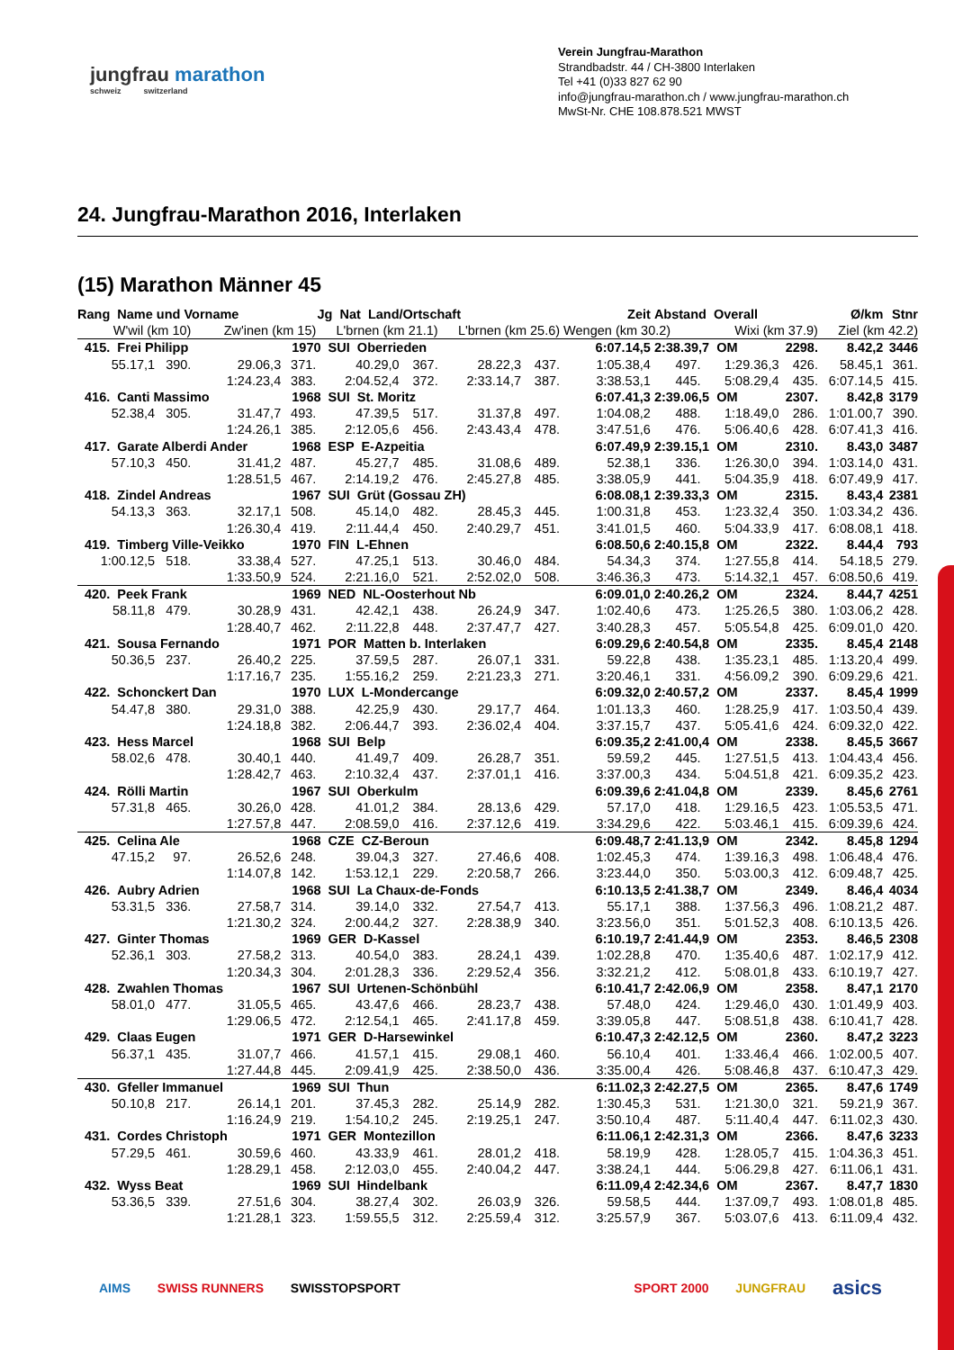jungfrau marathon
schweiz switzerland
Verein Jungfrau-Marathon
Strandbadstr. 44 / CH-3800 Interlaken
Tel +41 (0)33 827 62 90
info@jungfrau-marathon.ch / www.jungfrau-marathon.ch
MwSt-Nr. CHE 108.878.521 MWST
24. Jungfrau-Marathon 2016, Interlaken
(15) Marathon Männer 45
| Rang Name und Vorname | | | Jg Nat Land/Ortschaft | | | | | Zeit | Abstand Overall | | | Ø/km | Stnr |
| --- | --- | --- | --- | --- | --- | --- | --- | --- | --- | --- | --- | --- | --- |
| W'wil (km 10) | | Zw'inen (km 15) | | L'brnen (km 21.1) | | L'brnen (km 25.6) | | Wengen (km 30.2) | | Wixi (km 37.9) | | Ziel (km 42.2) | |
| 415. Frei Philipp | | | 1970 SUI Oberrieden | | | | | 6:07.14,5 | 2:38.39,7 OM | | 2298. | 8.42,2 | 3446 |
| 55.17,1 | 390. | 29.06,3 | 371. | 40.29,0 | 367. | 28.22,3 | 437. | 1:05.38,4 | 497. | 1:29.36,3 | 426. | 58.45,1 | 361. |
| | | 1:24.23,4 | 383. | 2:04.52,4 | 372. | 2:33.14,7 | 387. | 3:38.53,1 | 445. | 5:08.29,4 | 435. | 6:07.14,5 | 415. |
| 416. Canti Massimo | | | 1968 SUI St. Moritz | | | | | 6:07.41,3 | 2:39.06,5 OM | | 2307. | 8.42,8 | 3179 |
| 52.38,4 | 305. | 31.47,7 | 493. | 47.39,5 | 517. | 31.37,8 | 497. | 1:04.08,2 | 488. | 1:18.49,0 | 286. | 1:01.00,7 | 390. |
| | | 1:24.26,1 | 385. | 2:12.05,6 | 456. | 2:43.43,4 | 478. | 3:47.51,6 | 476. | 5:06.40,6 | 428. | 6:07.41,3 | 416. |
| 417. Garate Alberdi Ander | | | 1968 ESP E-Azpeitia | | | | | 6:07.49,9 | 2:39.15,1 OM | | 2310. | 8.43,0 | 3487 |
| 57.10,3 | 450. | 31.41,2 | 487. | 45.27,7 | 485. | 31.08,6 | 489. | 52.38,1 | 336. | 1:26.30,0 | 394. | 1:03.14,0 | 431. |
| | | 1:28.51,5 | 467. | 2:14.19,2 | 476. | 2:45.27,8 | 485. | 3:38.05,9 | 441. | 5:04.35,9 | 418. | 6:07.49,9 | 417. |
| 418. Zindel Andreas | | | 1967 SUI Grüt (Gossau ZH) | | | | | 6:08.08,1 | 2:39.33,3 OM | | 2315. | 8.43,4 | 2381 |
| 54.13,3 | 363. | 32.17,1 | 508. | 45.14,0 | 482. | 28.45,3 | 445. | 1:00.31,8 | 453. | 1:23.32,4 | 350. | 1:03.34,2 | 436. |
| | | 1:26.30,4 | 419. | 2:11.44,4 | 450. | 2:40.29,7 | 451. | 3:41.01,5 | 460. | 5:04.33,9 | 417. | 6:08.08,1 | 418. |
| 419. Timberg Ville-Veikko | | | 1970 FIN L-Ehnen | | | | | 6:08.50,6 | 2:40.15,8 OM | | 2322. | 8.44,4 | 793 |
| 1:00.12,5 | 518. | 33.38,4 | 527. | 47.25,1 | 513. | 30.46,0 | 484. | 54.34,3 | 374. | 1:27.55,8 | 414. | 54.18,5 | 279. |
| | | 1:33.50,9 | 524. | 2:21.16,0 | 521. | 2:52.02,0 | 508. | 3:46.36,3 | 473. | 5:14.32,1 | 457. | 6:08.50,6 | 419. |
| 420. Peek Frank | | | 1969 NED NL-Oosterhout Nb | | | | | 6:09.01,0 | 2:40.26,2 OM | | 2324. | 8.44,7 | 4251 |
| 58.11,8 | 479. | 30.28,9 | 431. | 42.42,1 | 438. | 26.24,9 | 347. | 1:02.40,6 | 473. | 1:25.26,5 | 380. | 1:03.06,2 | 428. |
| | | 1:28.40,7 | 462. | 2:11.22,8 | 448. | 2:37.47,7 | 427. | 3:40.28,3 | 457. | 5:05.54,8 | 425. | 6:09.01,0 | 420. |
| 421. Sousa Fernando | | | 1971 POR Matten b. Interlaken | | | | | 6:09.29,6 | 2:40.54,8 OM | | 2335. | 8.45,4 | 2148 |
| 50.36,5 | 237. | 26.40,2 | 225. | 37.59,5 | 287. | 26.07,1 | 331. | 59.22,8 | 438. | 1:35.23,1 | 485. | 1:13.20,4 | 499. |
| | | 1:17.16,7 | 235. | 1:55.16,2 | 259. | 2:21.23,3 | 271. | 3:20.46,1 | 331. | 4:56.09,2 | 390. | 6:09.29,6 | 421. |
| 422. Schonckert Dan | | | 1970 LUX L-Mondercange | | | | | 6:09.32,0 | 2:40.57,2 OM | | 2337. | 8.45,4 | 1999 |
| 54.47,8 | 380. | 29.31,0 | 388. | 42.25,9 | 430. | 29.17,7 | 464. | 1:01.13,3 | 460. | 1:28.25,9 | 417. | 1:03.50,4 | 439. |
| | | 1:24.18,8 | 382. | 2:06.44,7 | 393. | 2:36.02,4 | 404. | 3:37.15,7 | 437. | 5:05.41,6 | 424. | 6:09.32,0 | 422. |
| 423. Hess Marcel | | | 1968 SUI Belp | | | | | 6:09.35,2 | 2:41.00,4 OM | | 2338. | 8.45,5 | 3667 |
| 58.02,6 | 478. | 30.40,1 | 440. | 41.49,7 | 409. | 26.28,7 | 351. | 59.59,2 | 445. | 1:27.51,5 | 413. | 1:04.43,4 | 456. |
| | | 1:28.42,7 | 463. | 2:10.32,4 | 437. | 2:37.01,1 | 416. | 3:37.00,3 | 434. | 5:04.51,8 | 421. | 6:09.35,2 | 423. |
| 424. Rölli Martin | | | 1967 SUI Oberkulm | | | | | 6:09.39,6 | 2:41.04,8 OM | | 2339. | 8.45,6 | 2761 |
| 57.31,8 | 465. | 30.26,0 | 428. | 41.01,2 | 384. | 28.13,6 | 429. | 57.17,0 | 418. | 1:29.16,5 | 423. | 1:05.53,5 | 471. |
| | | 1:27.57,8 | 447. | 2:08.59,0 | 416. | 2:37.12,6 | 419. | 3:34.29,6 | 422. | 5:03.46,1 | 415. | 6:09.39,6 | 424. |
| 425. Celina Ale | | | 1968 CZE CZ-Beroun | | | | | 6:09.48,7 | 2:41.13,9 OM | | 2342. | 8.45,8 | 1294 |
| 47.15,2 | 97. | 26.52,6 | 248. | 39.04,3 | 327. | 27.46,6 | 408. | 1:02.45,3 | 474. | 1:39.16,3 | 498. | 1:06.48,4 | 476. |
| | | 1:14.07,8 | 142. | 1:53.12,1 | 229. | 2:20.58,7 | 266. | 3:23.44,0 | 350. | 5:03.00,3 | 412. | 6:09.48,7 | 425. |
| 426. Aubry Adrien | | | 1968 SUI La Chaux-de-Fonds | | | | | 6:10.13,5 | 2:41.38,7 OM | | 2349. | 8.46,4 | 4034 |
| 53.31,5 | 336. | 27.58,7 | 314. | 39.14,0 | 332. | 27.54,7 | 413. | 55.17,1 | 388. | 1:37.56,3 | 496. | 1:08.21,2 | 487. |
| | | 1:21.30,2 | 324. | 2:00.44,2 | 327. | 2:28.38,9 | 340. | 3:23.56,0 | 351. | 5:01.52,3 | 408. | 6:10.13,5 | 426. |
| 427. Ginter Thomas | | | 1969 GER D-Kassel | | | | | 6:10.19,7 | 2:41.44,9 OM | | 2353. | 8.46,5 | 2308 |
| 52.36,1 | 303. | 27.58,2 | 313. | 40.54,0 | 383. | 28.24,1 | 439. | 1:02.28,8 | 470. | 1:35.40,6 | 487. | 1:02.17,9 | 412. |
| | | 1:20.34,3 | 304. | 2:01.28,3 | 336. | 2:29.52,4 | 356. | 3:32.21,2 | 412. | 5:08.01,8 | 433. | 6:10.19,7 | 427. |
| 428. Zwahlen Thomas | | | 1967 SUI Urtenen-Schönbühl | | | | | 6:10.41,7 | 2:42.06,9 OM | | 2358. | 8.47,1 | 2170 |
| 58.01,0 | 477. | 31.05,5 | 465. | 43.47,6 | 466. | 28.23,7 | 438. | 57.48,0 | 424. | 1:29.46,0 | 430. | 1:01.49,9 | 403. |
| | | 1:29.06,5 | 472. | 2:12.54,1 | 465. | 2:41.17,8 | 459. | 3:39.05,8 | 447. | 5:08.51,8 | 438. | 6:10.41,7 | 428. |
| 429. Claas Eugen | | | 1971 GER D-Harsewinkel | | | | | 6:10.47,3 | 2:42.12,5 OM | | 2360. | 8.47,2 | 3223 |
| 56.37,1 | 435. | 31.07,7 | 466. | 41.57,1 | 415. | 29.08,1 | 460. | 56.10,4 | 401. | 1:33.46,4 | 466. | 1:02.00,5 | 407. |
| | | 1:27.44,8 | 445. | 2:09.41,9 | 425. | 2:38.50,0 | 436. | 3:35.00,4 | 426. | 5:08.46,8 | 437. | 6:10.47,3 | 429. |
| 430. Gfeller Immanuel | | | 1969 SUI Thun | | | | | 6:11.02,3 | 2:42.27,5 OM | | 2365. | 8.47,6 | 1749 |
| 50.10,8 | 217. | 26.14,1 | 201. | 37.45,3 | 282. | 25.14,9 | 282. | 1:30.45,3 | 531. | 1:21.30,0 | 321. | 59.21,9 | 367. |
| | | 1:16.24,9 | 219. | 1:54.10,2 | 245. | 2:19.25,1 | 247. | 3:50.10,4 | 487. | 5:11.40,4 | 447. | 6:11.02,3 | 430. |
| 431. Cordes Christoph | | | 1971 GER Montezillon | | | | | 6:11.06,1 | 2:42.31,3 OM | | 2366. | 8.47,6 | 3233 |
| 57.29,5 | 461. | 30.59,6 | 460. | 43.33,9 | 461. | 28.01,2 | 418. | 58.19,9 | 428. | 1:28.05,7 | 415. | 1:04.36,3 | 451. |
| | | 1:28.29,1 | 458. | 2:12.03,0 | 455. | 2:40.04,2 | 447. | 3:38.24,1 | 444. | 5:06.29,8 | 427. | 6:11.06,1 | 431. |
| 432. Wyss Beat | | | 1969 SUI Hindelbank | | | | | 6:11.09,4 | 2:42.34,6 OM | | 2367. | 8.47,7 | 1830 |
| 53.36,5 | 339. | 27.51,6 | 304. | 38.27,4 | 302. | 26.03,9 | 326. | 59.58,5 | 444. | 1:37.09,7 | 493. | 1:08.01,8 | 485. |
| | | 1:21.28,1 | 323. | 1:59.55,5 | 312. | 2:25.59,4 | 312. | 3:25.57,9 | 367. | 5:03.07,6 | 413. | 6:11.09,4 | 432. |
AIMS SWISS RUNNERS SWISSTOPSPORT SPORT 2000 JUNGFRAU asics